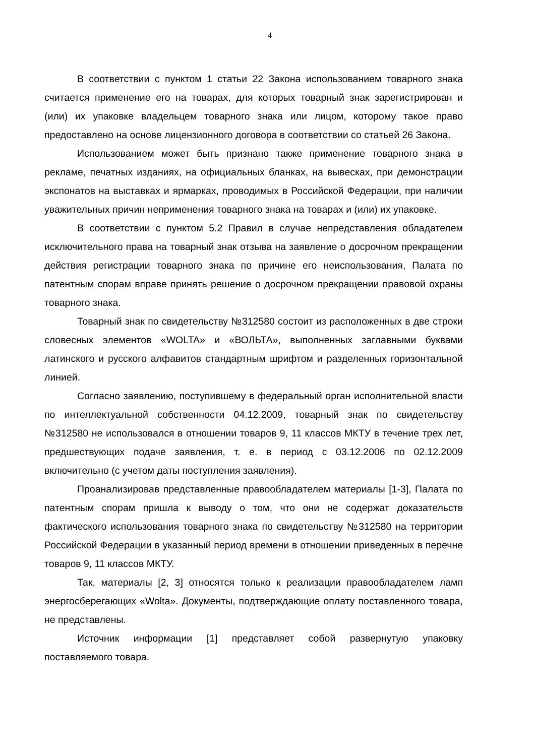4
В соответствии с пунктом 1 статьи 22 Закона использованием товарного знака считается применение его на товарах, для которых товарный знак зарегистрирован и (или) их упаковке владельцем товарного знака или лицом, которому такое право предоставлено на основе лицензионного договора в соответствии со статьей 26 Закона.
Использованием может быть признано также применение товарного знака в рекламе, печатных изданиях, на официальных бланках, на вывесках, при демонстрации экспонатов на выставках и ярмарках, проводимых в Российской Федерации, при наличии уважительных причин неприменения товарного знака на товарах и (или) их упаковке.
В соответствии с пунктом 5.2 Правил в случае непредставления обладателем исключительного права на товарный знак отзыва на заявление о досрочном прекращении действия регистрации товарного знака по причине его неиспользования, Палата по патентным спорам вправе принять решение о досрочном прекращении правовой охраны товарного знака.
Товарный знак по свидетельству №312580 состоит из расположенных в две строки словесных элементов «WOLTA» и «ВОЛЬТА», выполненных заглавными буквами латинского и русского алфавитов стандартным шрифтом и разделенных горизонтальной линией.
Согласно заявлению, поступившему в федеральный орган исполнительной власти по интеллектуальной собственности 04.12.2009, товарный знак по свидетельству №312580 не использовался в отношении товаров 9, 11 классов МКТУ в течение трех лет, предшествующих подаче заявления, т. е. в период с 03.12.2006 по 02.12.2009 включительно (с учетом даты поступления заявления).
Проанализировав представленные правообладателем материалы [1-3], Палата по патентным спорам пришла к выводу о том, что они не содержат доказательств фактического использования товарного знака по свидетельству №312580 на территории Российской Федерации в указанный период времени в отношении приведенных в перечне товаров 9, 11 классов МКТУ.
Так, материалы [2, 3] относятся только к реализации правообладателем ламп энергосберегающих «Wolta». Документы, подтверждающие оплату поставленного товара, не представлены.
Источник информации [1] представляет собой развернутую упаковку поставляемого товара.